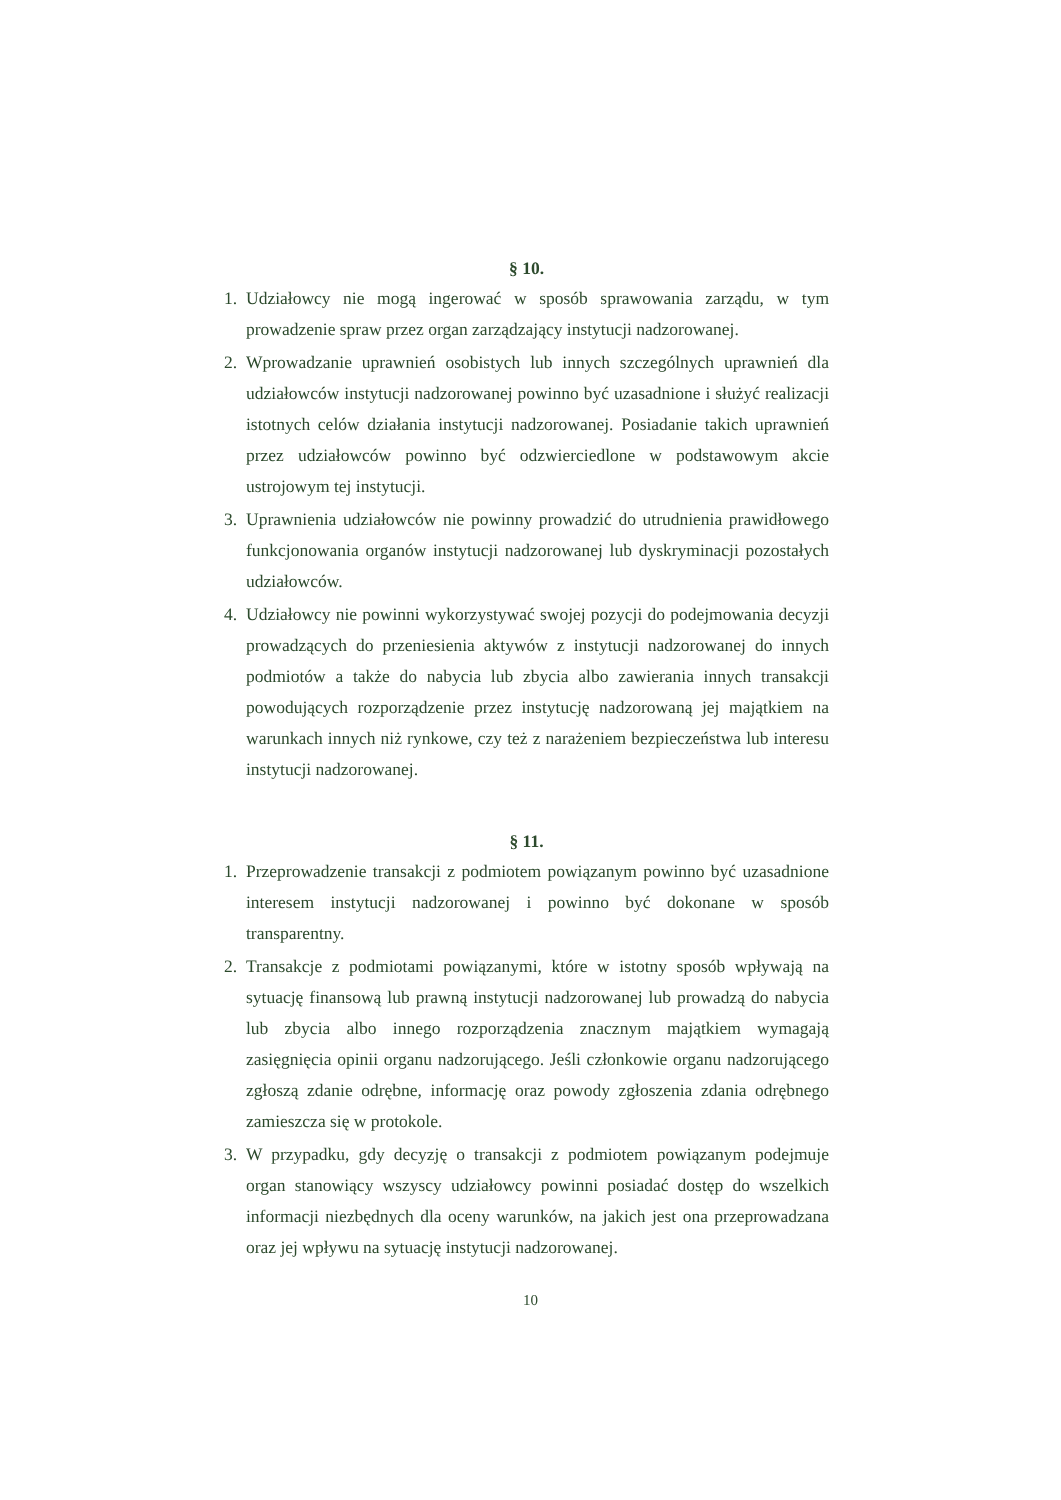§ 10.
1. Udziałowcy nie mogą ingerować w sposób sprawowania zarządu, w tym prowadzenie spraw przez organ zarządzający instytucji nadzorowanej.
2. Wprowadzanie uprawnień osobistych lub innych szczególnych uprawnień dla udziałowców instytucji nadzorowanej powinno być uzasadnione i służyć realizacji istotnych celów działania instytucji nadzorowanej. Posiadanie takich uprawnień przez udziałowców powinno być odzwierciedlone w podstawowym akcie ustrojowym tej instytucji.
3. Uprawnienia udziałowców nie powinny prowadzić do utrudnienia prawidłowego funkcjonowania organów instytucji nadzorowanej lub dyskryminacji pozostałych udziałowców.
4. Udziałowcy nie powinni wykorzystywać swojej pozycji do podejmowania decyzji prowadzących do przeniesienia aktywów z instytucji nadzorowanej do innych podmiotów a także do nabycia lub zbycia albo zawierania innych transakcji powodujących rozporządzenie przez instytucję nadzorowaną jej majątkiem na warunkach innych niż rynkowe, czy też z narażeniem bezpieczeństwa lub interesu instytucji nadzorowanej.
§ 11.
1. Przeprowadzenie transakcji z podmiotem powiązanym powinno być uzasadnione interesem instytucji nadzorowanej i powinno być dokonane w sposób transparentny.
2. Transakcje z podmiotami powiązanymi, które w istotny sposób wpływają na sytuację finansową lub prawną instytucji nadzorowanej lub prowadzą do nabycia lub zbycia albo innego rozporządzenia znacznym majątkiem wymagają zasięgnięcia opinii organu nadzorującego. Jeśli członkowie organu nadzorującego zgłoszą zdanie odrębne, informację oraz powody zgłoszenia zdania odrębnego zamieszcza się w protokole.
3. W przypadku, gdy decyzję o transakcji z podmiotem powiązanym podejmuje organ stanowiący wszyscy udziałowcy powinni posiadać dostęp do wszelkich informacji niezbędnych dla oceny warunków, na jakich jest ona przeprowadzana oraz jej wpływu na sytuację instytucji nadzorowanej.
10